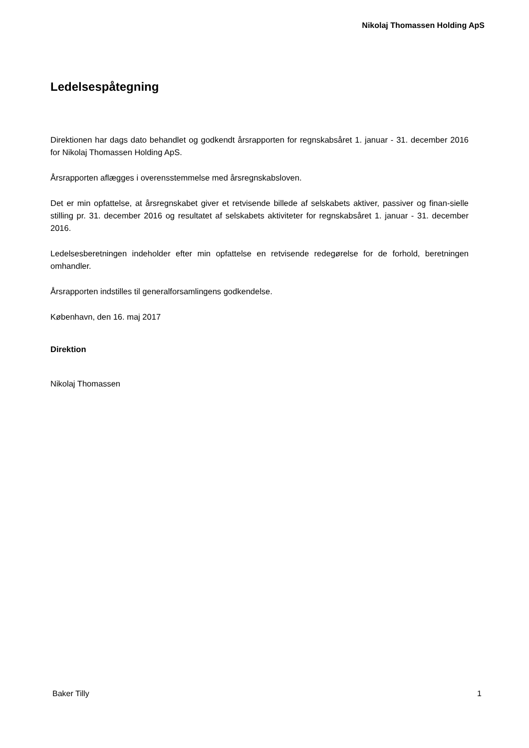Nikolaj Thomassen Holding ApS
Ledelsespåtegning
Direktionen har dags dato behandlet og godkendt årsrapporten for regnskabsåret 1. januar - 31. december 2016 for Nikolaj Thomassen Holding ApS.
Årsrapporten aflægges i overensstemmelse med årsregnskabsloven.
Det er min opfattelse, at årsregnskabet giver et retvisende billede af selskabets aktiver, passiver og finan-sielle stilling pr. 31. december 2016 og resultatet af selskabets aktiviteter for regnskabsåret 1. januar - 31. december 2016.
Ledelsesberetningen indeholder efter min opfattelse en retvisende redegørelse for de forhold, beretningen omhandler.
Årsrapporten indstilles til generalforsamlingens godkendelse.
København, den 16. maj 2017
Direktion
Nikolaj Thomassen
Baker Tilly 1